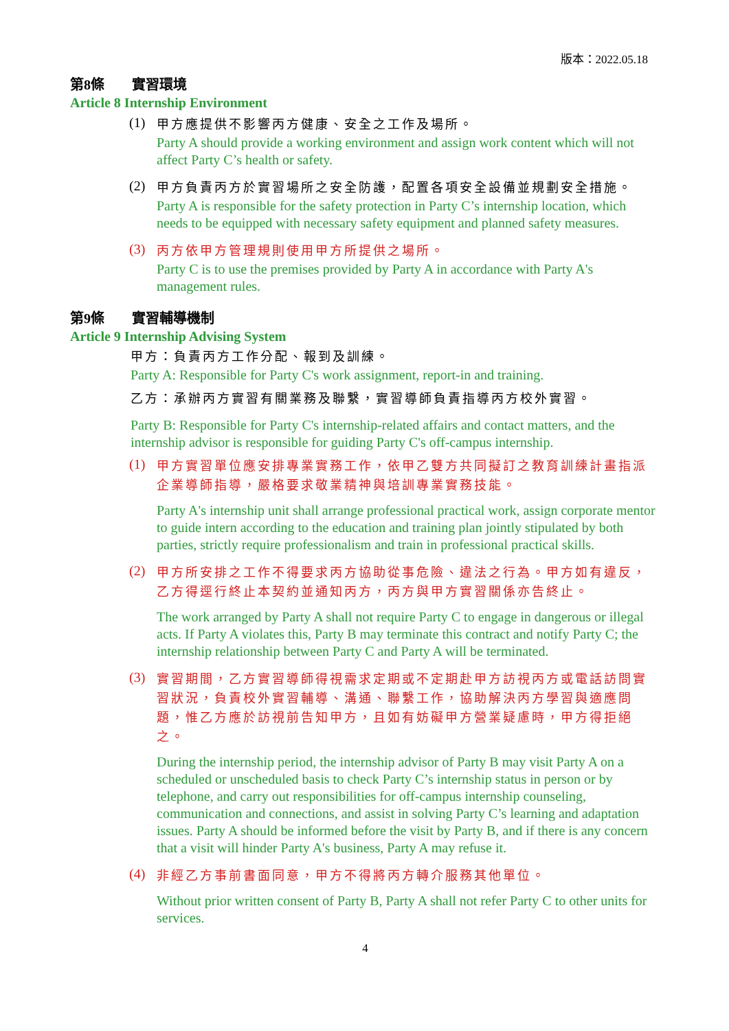版本：2022.05.18
第8條　　實習環境
Article 8 Internship Environment
(1)
甲方應提供不影響丙方健康、安全之工作及場所。
Party A should provide a working environment and assign work content which will not affect Party C’s health or safety.
(2)
甲方負責丙方於實習場所之安全防護，配置各項安全設備並規劃安全措施。
Party A is responsible for the safety protection in Party C’s internship location, which needs to be equipped with necessary safety equipment and planned safety measures.
(3)
丙方依甲方管理規則使用甲方所提供之場所。
Party C is to use the premises provided by Party A in accordance with Party A's management rules.
第9條　　實習輔導機制
Article 9 Internship Advising System
甲方：負責丙方工作分配、報到及訓練。
Party A: Responsible for Party C's work assignment, report-in and training.
乙方：承辦丙方實習有關業務及聯繫，實習導師負責指導丙方校外實習。
Party B: Responsible for Party C's internship-related affairs and contact matters, and the internship advisor is responsible for guiding Party C's off-campus internship.
(1)
甲方實習單位應安排專業實務工作，依甲乙雙方共同擬訂之教育訓練計畫指派企業導師指導，嚴格要求敬業精神與培訓專業實務技能。
Party A's internship unit shall arrange professional practical work, assign corporate mentor to guide intern according to the education and training plan jointly stipulated by both parties, strictly require professionalism and train in professional practical skills.
(2)
甲方所安排之工作不得要求丙方協助從事危險、違法之行為。甲方如有違反，乙方得逕行終止本契約並通知丙方，丙方與甲方實習關係亦告終止。
The work arranged by Party A shall not require Party C to engage in dangerous or illegal acts. If Party A violates this, Party B may terminate this contract and notify Party C; the internship relationship between Party C and Party A will be terminated.
(3)
實習期間，乙方實習導師得視需求定期或不定期赴甲方訪視丙方或電話訪問實習狀況，負責校外實習輔導、溝通、聯繫工作，協助解決丙方學習與適應問題，惟乙方應於訪視前告知甲方，且如有妨礙甲方營業疑慮時，甲方得拒絕之。
During the internship period, the internship advisor of Party B may visit Party A on a scheduled or unscheduled basis to check Party C’s internship status in person or by telephone, and carry out responsibilities for off-campus internship counseling, communication and connections, and assist in solving Party C’s learning and adaptation issues. Party A should be informed before the visit by Party B, and if there is any concern that a visit will hinder Party A's business, Party A may refuse it.
(4)
非經乙方事前書面同意，甲方不得將丙方轉介服務其他單位。
Without prior written consent of Party B, Party A shall not refer Party C to other units for services.
4